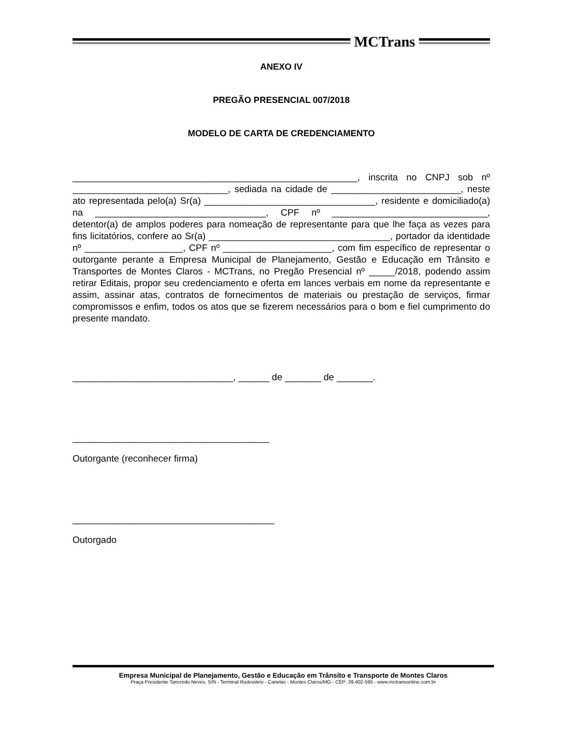MCTrans
ANEXO IV
PREGÃO PRESENCIAL 007/2018
MODELO DE CARTA DE CREDENCIAMENTO
_______________________________________________________, inscrita no CNPJ sob nº ______________________________, sediada na cidade de _________________________, neste ato representada pelo(a) Sr(a) _________________________________, residente e domiciliado(a) na _________________________________, CPF nº ______________________________, detentor(a) de amplos poderes para nomeação de representante para que lhe faça as vezes para fins licitatórios, confere ao Sr(a) ___________________________________, portador da identidade nº ___________________, CPF nº _____________________, com fim específico de representar o outorgante perante a Empresa Municipal de Planejamento, Gestão e Educação em Trânsito e Transportes de Montes Claros - MCTrans, no Pregão Presencial nº _____/2018, podendo assim retirar Editais, propor seu credenciamento e oferta em lances verbais em nome da representante e assim, assinar atas, contratos de fornecimentos de materiais ou prestação de serviços, firmar compromissos e enfim, todos os atos que se fizerem necessários para o bom e fiel cumprimento do presente mandato.
_______________________________, ______ de _______ de _______.
______________________________________
Outorgante (reconhecer firma)
_______________________________________
Outorgado
Empresa Municipal de Planejamento, Gestão e Educação em Trânsito e Transporte de Montes Claros
Praça Presidente Tancredo Neves, S/N - Terminal Rodoviário - Canelas - Montes Claros/MG - CEP: 39.402-595 - www.mctransonline.com.br